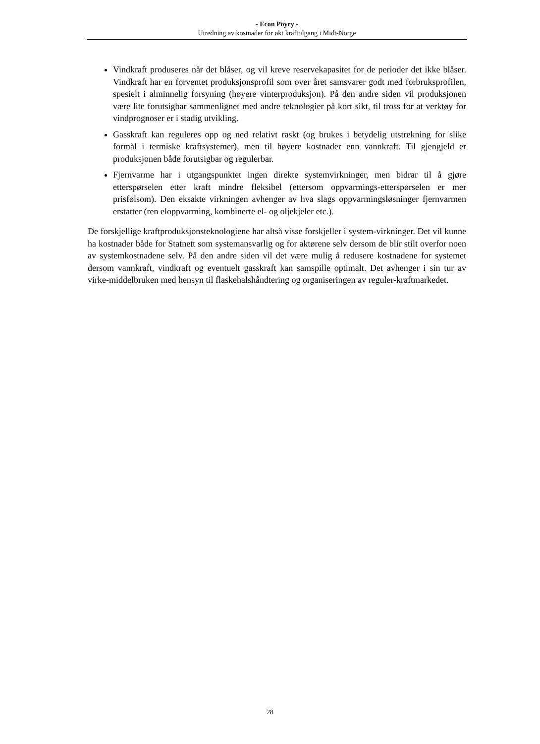- Econ Pöyry -
Utredning av kostnader for økt krafttilgang i Midt-Norge
Vindkraft produseres når det blåser, og vil kreve reservekapasitet for de perioder det ikke blåser. Vindkraft har en forventet produksjonsprofil som over året samsvarer godt med forbruksprofilen, spesielt i alminnelig forsyning (høyere vinterproduksjon). På den andre siden vil produksjonen være lite forutsigbar sammenlignet med andre teknologier på kort sikt, til tross for at verktøy for vindprognoser er i stadig utvikling.
Gasskraft kan reguleres opp og ned relativt raskt (og brukes i betydelig utstrekning for slike formål i termiske kraftsystemer), men til høyere kostnader enn vannkraft. Til gjengjeld er produksjonen både forutsigbar og regulerbar.
Fjernvarme har i utgangspunktet ingen direkte systemvirkninger, men bidrar til å gjøre etterspørselen etter kraft mindre fleksibel (ettersom oppvarmings-etterspørselen er mer prisfølsom). Den eksakte virkningen avhenger av hva slags oppvarmingsløsninger fjernvarmen erstatter (ren eloppvarming, kombinerte el- og oljekjeler etc.).
De forskjellige kraftproduksjonsteknologiene har altså visse forskjeller i system-virkninger. Det vil kunne ha kostnader både for Statnett som systemansvarlig og for aktørene selv dersom de blir stilt overfor noen av systemkostnadene selv. På den andre siden vil det være mulig å redusere kostnadene for systemet dersom vannkraft, vindkraft og eventuelt gasskraft kan samspille optimalt. Det avhenger i sin tur av virke-middelbruken med hensyn til flaskehalshåndtering og organiseringen av reguler-kraftmarkedet.
28